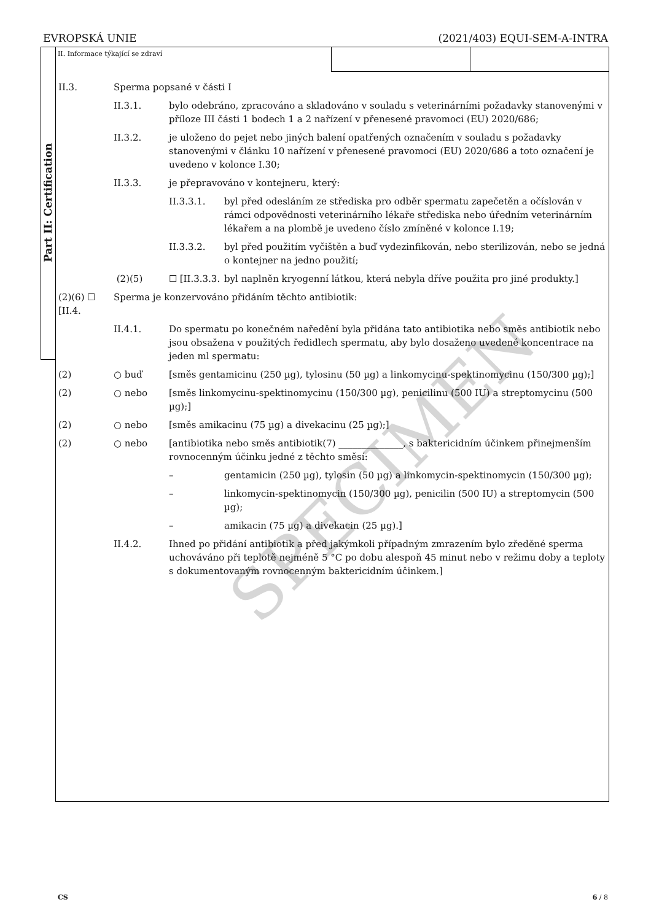EVROPSKÁ UNIE (2021/403) EQUI-SEM-A-INTRA
Part II: Certification
SPECIMEN
II. Informace týkající se zdraví
II.3. Sperma popsané v části I
II.3.1. bylo odebráno, zpracováno a skladováno v souladu s veterinárními požadavky stanovenými v příloze III části 1 bodech 1 a 2 nařízení v přenesené pravomoci (EU) 2020/686;
II.3.2. je uloženo do pejet nebo jiných balení opatřených označením v souladu s požadavky stanovenými v článku 10 nařízení v přenesené pravomoci (EU) 2020/686 a toto označení je uvedeno v kolonce I.30;
II.3.3. je přepravováno v kontejneru, který:
II.3.3.1. byl před odesláním ze střediska pro odběr spermatu zapečetěn a očíslován v rámci odpovědnosti veterinárního lékaře střediska nebo úředním veterinárním lékařem a na plombě je uvedeno číslo zmíněné v kolonce I.19;
II.3.3.2. byl před použitím vyčištěn a buď vydezinfikován, nebo sterilizován, nebo se jedná o kontejner na jedno použití;
(2)(5) ☐ [II.3.3.3.
byl naplněn kryogenní látkou, která nebyla dříve použita pro jiné produkty.]
(2)(6) ☐ [II.4.
Sperma je konzervováno přidáním těchto antibiotik:
II.4.1. Do spermatu po konečném naředění byla přidána tato antibiotika nebo směs antibiotik nebo jsou obsažena v použitých ředidlech spermatu, aby bylo dosaženo uvedené koncentrace na jeden ml spermatu:
(2) ○ buď [směs gentamicinu (250 µg), tylosinu (50 µg) a linkomycinu-spektinomycinu (150/300 µg);]
(2) ○ nebo [směs linkomycinu-spektinomycinu (150/300 µg), penicilinu (500 IU) a streptomycinu (500 µg);]
(2) ○ nebo [směs amikacinu (75 µg) a divekacinu (25 µg);]
(2) ○ nebo [antibiotika nebo směs antibiotik(7) ______________, s baktericidním účinkem přinejmenším rovnocenným účinku jedné z těchto směsí:
– gentamicin (250 µg), tylosin (50 µg) a linkomycin-spektinomycin (150/300 µg);
– linkomycin-spektinomycin (150/300 µg), penicilin (500 IU) a streptomycin (500 µg);
– amikacin (75 µg) a divekacin (25 µg).]
II.4.2. Ihned po přidání antibiotik a před jakýmkoli případným zmrazením bylo zředěné sperma uchováváno při teplotě nejméně 5 °C po dobu alespoň 45 minut nebo v režimu doby a teploty s dokumentovaným rovnocenným baktericidním účinkem.]
CS 6 / 8